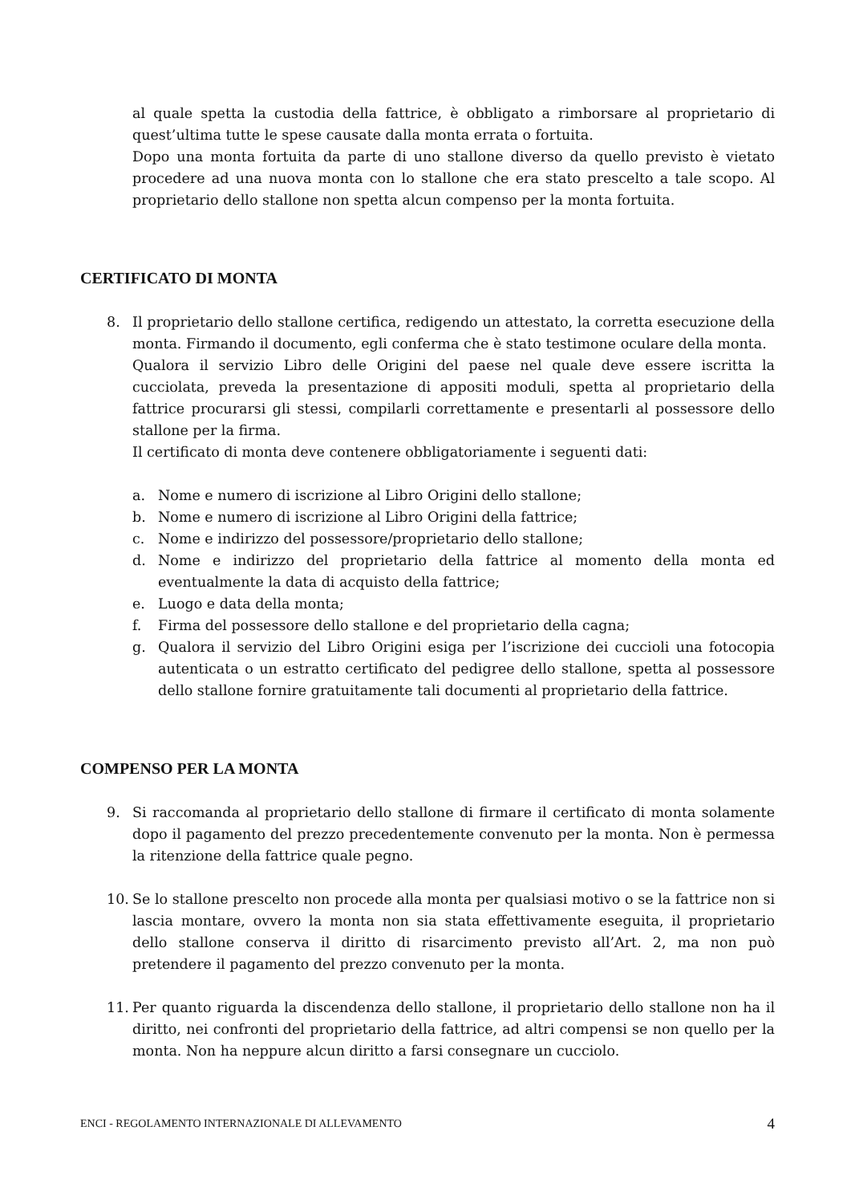al quale spetta la custodia della fattrice, è obbligato a rimborsare al proprietario di quest’ultima tutte le spese causate dalla monta errata o fortuita.
Dopo una monta fortuita da parte di uno stallone diverso da quello previsto è vietato procedere ad una nuova monta con lo stallone che era stato prescelto a tale scopo. Al proprietario dello stallone non spetta alcun compenso per la monta fortuita.
CERTIFICATO DI MONTA
8. Il proprietario dello stallone certifica, redigendo un attestato, la corretta esecuzione della monta. Firmando il documento, egli conferma che è stato testimone oculare della monta.
Qualora il servizio Libro delle Origini del paese nel quale deve essere iscritta la cucciolata, preveda la presentazione di appositi moduli, spetta al proprietario della fattrice procurarsi gli stessi, compilarli correttamente e presentarli al possessore dello stallone per la firma.
Il certificato di monta deve contenere obbligatoriamente i seguenti dati:
a. Nome e numero di iscrizione al Libro Origini dello stallone;
b. Nome e numero di iscrizione al Libro Origini della fattrice;
c. Nome e indirizzo del possessore/proprietario dello stallone;
d. Nome e indirizzo del proprietario della fattrice al momento della monta ed eventualmente la data di acquisto della fattrice;
e. Luogo e data della monta;
f. Firma del possessore dello stallone e del proprietario della cagna;
g. Qualora il servizio del Libro Origini esiga per l’iscrizione dei cuccioli una fotocopia autenticata o un estratto certificato del pedigree dello stallone, spetta al possessore dello stallone fornire gratuitamente tali documenti al proprietario della fattrice.
COMPENSO PER LA MONTA
9. Si raccomanda al proprietario dello stallone di firmare il certificato di monta solamente dopo il pagamento del prezzo precedentemente convenuto per la monta. Non è permessa la ritenzione della fattrice quale pegno.
10. Se lo stallone prescelto non procede alla monta per qualsiasi motivo o se la fattrice non si lascia montare, ovvero la monta non sia stata effettivamente eseguita, il proprietario dello stallone conserva il diritto di risarcimento previsto all’Art. 2, ma non può pretendere il pagamento del prezzo convenuto per la monta.
11. Per quanto riguarda la discendenza dello stallone, il proprietario dello stallone non ha il diritto, nei confronti del proprietario della fattrice, ad altri compensi se non quello per la monta. Non ha neppure alcun diritto a farsi consegnare un cucciolo.
ENCI - REGOLAMENTO INTERNAZIONALE DI ALLEVAMENTO 4